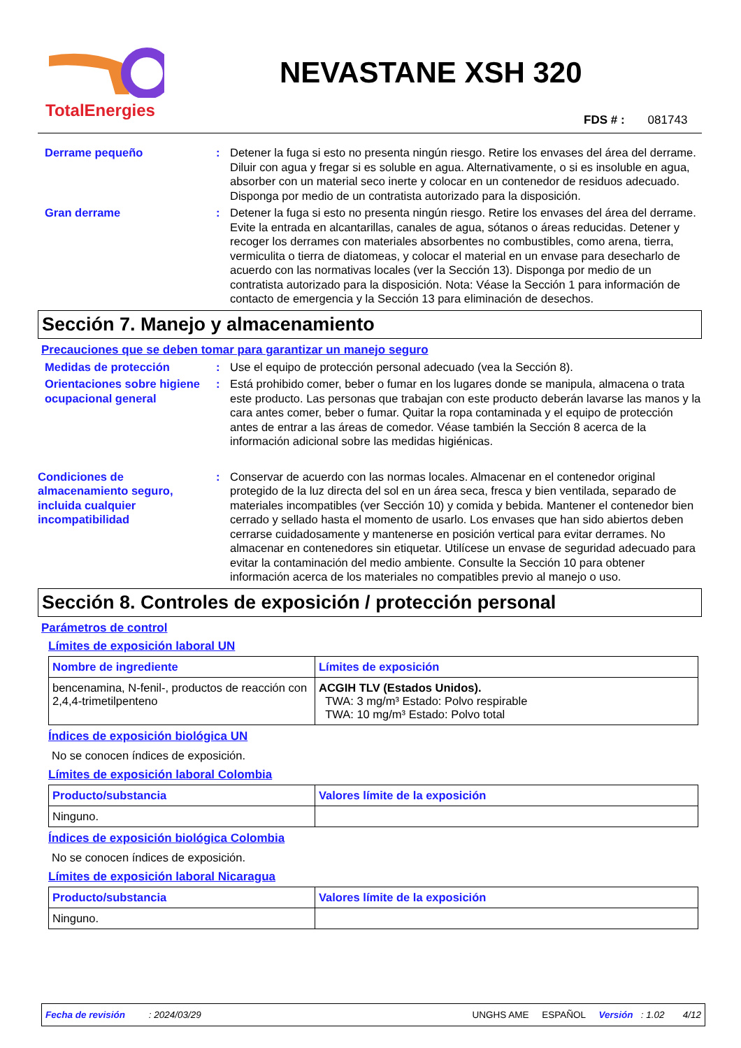TotalEnergies
NEVASTANE XSH 320
FDS # : 081743
Derrame pequeño : Detener la fuga si esto no presenta ningún riesgo. Retire los envases del área del derrame. Diluir con agua y fregar si es soluble en agua. Alternativamente, o si es insoluble en agua, absorber con un material seco inerte y colocar en un contenedor de residuos adecuado. Disponga por medio de un contratista autorizado para la disposición.
Gran derrame : Detener la fuga si esto no presenta ningún riesgo. Retire los envases del área del derrame. Evite la entrada en alcantarillas, canales de agua, sótanos o áreas reducidas. Detener y recoger los derrames con materiales absorbentes no combustibles, como arena, tierra, vermiculita o tierra de diatomeas, y colocar el material en un envase para desecharlo de acuerdo con las normativas locales (ver la Sección 13). Disponga por medio de un contratista autorizado para la disposición. Nota: Véase la Sección 1 para información de contacto de emergencia y la Sección 13 para eliminación de desechos.
Sección 7. Manejo y almacenamiento
Precauciones que se deben tomar para garantizar un manejo seguro
Medidas de protección : Use el equipo de protección personal adecuado (vea la Sección 8).
Orientaciones sobre higiene ocupacional general
: Está prohibido comer, beber o fumar en los lugares donde se manipula, almacena o trata este producto. Las personas que trabajan con este producto deberán lavarse las manos y la cara antes comer, beber o fumar. Quitar la ropa contaminada y el equipo de protección antes de entrar a las áreas de comedor. Véase también la Sección 8 acerca de la información adicional sobre las medidas higiénicas.
Condiciones de almacenamiento seguro, incluida cualquier incompatibilidad
: Conservar de acuerdo con las normas locales. Almacenar en el contenedor original protegido de la luz directa del sol en un área seca, fresca y bien ventilada, separado de materiales incompatibles (ver Sección 10) y comida y bebida. Mantener el contenedor bien cerrado y sellado hasta el momento de usarlo. Los envases que han sido abiertos deben cerrarse cuidadosamente y mantenerse en posición vertical para evitar derrames. No almacenar en contenedores sin etiquetar. Utilícese un envase de seguridad adecuado para evitar la contaminación del medio ambiente. Consulte la Sección 10 para obtener información acerca de los materiales no compatibles previo al manejo o uso.
Sección 8. Controles de exposición / protección personal
Parámetros de control
Límites de exposición laboral UN
| Nombre de ingrediente | Límites de exposición |
| --- | --- |
| bencenamina, N-fenil-, productos de reacción con 2,4,4-trimetilpenteno | ACGIH TLV (Estados Unidos). TWA: 3 mg/m³ Estado: Polvo respirable TWA: 10 mg/m³ Estado: Polvo total |
Índices de exposición biológica UN
No se conocen índices de exposición.
Límites de exposición laboral Colombia
| Producto/substancia | Valores límite de la exposición |
| --- | --- |
| Ninguno. | |
Índices de exposición biológica Colombia
No se conocen índices de exposición.
Límites de exposición laboral Nicaragua
| Producto/substancia | Valores límite de la exposición |
| --- | --- |
| Ninguno. | |
Fecha de revisión : 2024/03/29 UNGHS AME ESPAÑOL Versión : 1.02 4/12